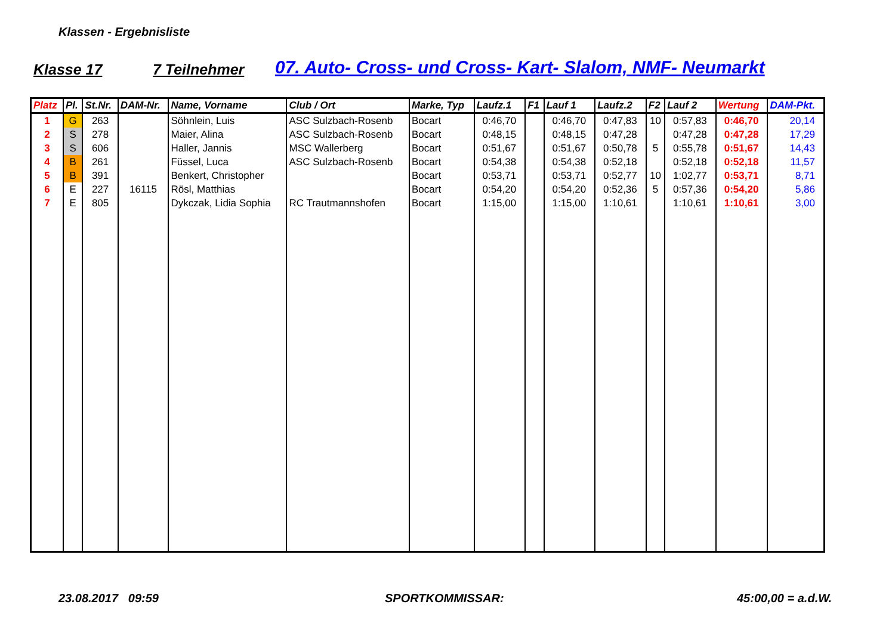Klassen - Ergebnisliste
Klasse 17 7 Teilnehmer 07. Auto- Cross- und Cross- Kart- Slalom, NMF- Neumarkt
| Platz | Pl. | St.Nr. | DAM-Nr. | Name, Vorname | Club / Ort | Marke, Typ | Laufz.1 | F1 | Lauf 1 | Laufz.2 | F2 | Lauf 2 | Wertung | DAM-Pkt. |
| --- | --- | --- | --- | --- | --- | --- | --- | --- | --- | --- | --- | --- | --- | --- |
| 1 | G | 263 | | Söhnlein, Luis | ASC Sulzbach-Rosenb | Bocart | 0:46,70 | | 0:46,70 | 0:47,83 | 10 | 0:57,83 | 0:46,70 | 20,14 |
| 2 | S | 278 | | Maier, Alina | ASC Sulzbach-Rosenb | Bocart | 0:48,15 | | 0:48,15 | 0:47,28 | | 0:47,28 | 0:47,28 | 17,29 |
| 3 | S | 606 | | Haller, Jannis | MSC Wallerberg | Bocart | 0:51,67 | | 0:51,67 | 0:50,78 | 5 | 0:55,78 | 0:51,67 | 14,43 |
| 4 | B | 261 | | Füssel, Luca | ASC Sulzbach-Rosenb | Bocart | 0:54,38 | | 0:54,38 | 0:52,18 | | 0:52,18 | 0:52,18 | 11,57 |
| 5 | B | 391 | | Benkert, Christopher | | Bocart | 0:53,71 | | 0:53,71 | 0:52,77 | 10 | 1:02,77 | 0:53,71 | 8,71 |
| 6 | E | 227 | 16115 | Rösl, Matthias | | Bocart | 0:54,20 | | 0:54,20 | 0:52,36 | 5 | 0:57,36 | 0:54,20 | 5,86 |
| 7 | E | 805 | | Dykczak, Lidia Sophia | RC Trautmannshofen | Bocart | 1:15,00 | | 1:15,00 | 1:10,61 | | 1:10,61 | 1:10,61 | 3,00 |
23.08.2017 09:59 SPORTKOMMISSAR: 45:00,00 = a.d.W.